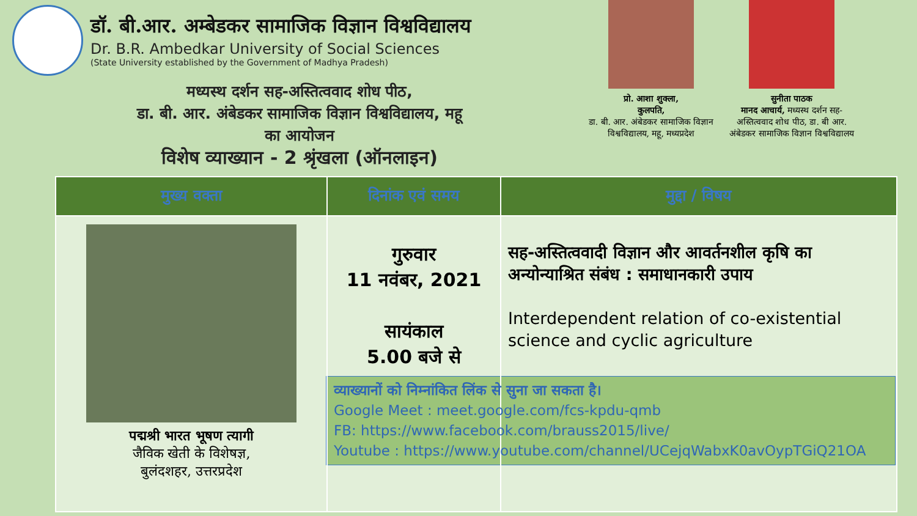डॉ. बी.आर. अम्बेडकर सामाजिक विज्ञान विश्वविद्यालय
Dr. B.R. Ambedkar University of Social Sciences
(State University established by the Government of Madhya Pradesh)
मध्यस्थ दर्शन सह-अस्तित्ववाद शोध पीठ,
डा. बी. आर. अंबेडकर सामाजिक विज्ञान विश्वविद्यालय, महू
का आयोजन
विशेष व्याख्यान - 2 श्रृंखला (ऑनलाइन)
प्रो. आशा शुक्ला,
कुलपति,
डा. बी. आर. अंबेडकर सामाजिक विज्ञान विश्वविद्यालय, महू, मध्यप्रदेश
सुनीता पाठक
मानद आचार्य, मध्यस्थ दर्शन सह-अस्तित्ववाद शोध पीठ, डा. बी आर. अंबेडकर सामाजिक विज्ञान विश्वविद्यालय
| मुख्य वक्ता | दिनांक एवं समय | मुद्दा / विषय |
| --- | --- | --- |
| पद्मश्री भारत भूषण त्यागी जैविक खेती के विशेषज्ञ, बुलंदशहर, उत्तरप्रदेश | गुरुवार 11 नवंबर, 2021 सायंकाल 5.00 बजे से | सह-अस्तित्ववादी विज्ञान और आवर्तनशील कृषि का अन्योन्याश्रित संबंध : समाधानकारी उपाय Interdependent relation of co-existential science and cyclic agriculture व्याख्यानों को निम्नांकित लिंक से सुना जा सकता है। Google Meet : meet.google.com/fcs-kpdu-qmb FB: https://www.facebook.com/brauss2015/live/ Youtube : https://www.youtube.com/channel/UCejqWabxK0avOypTGiQ21OA |